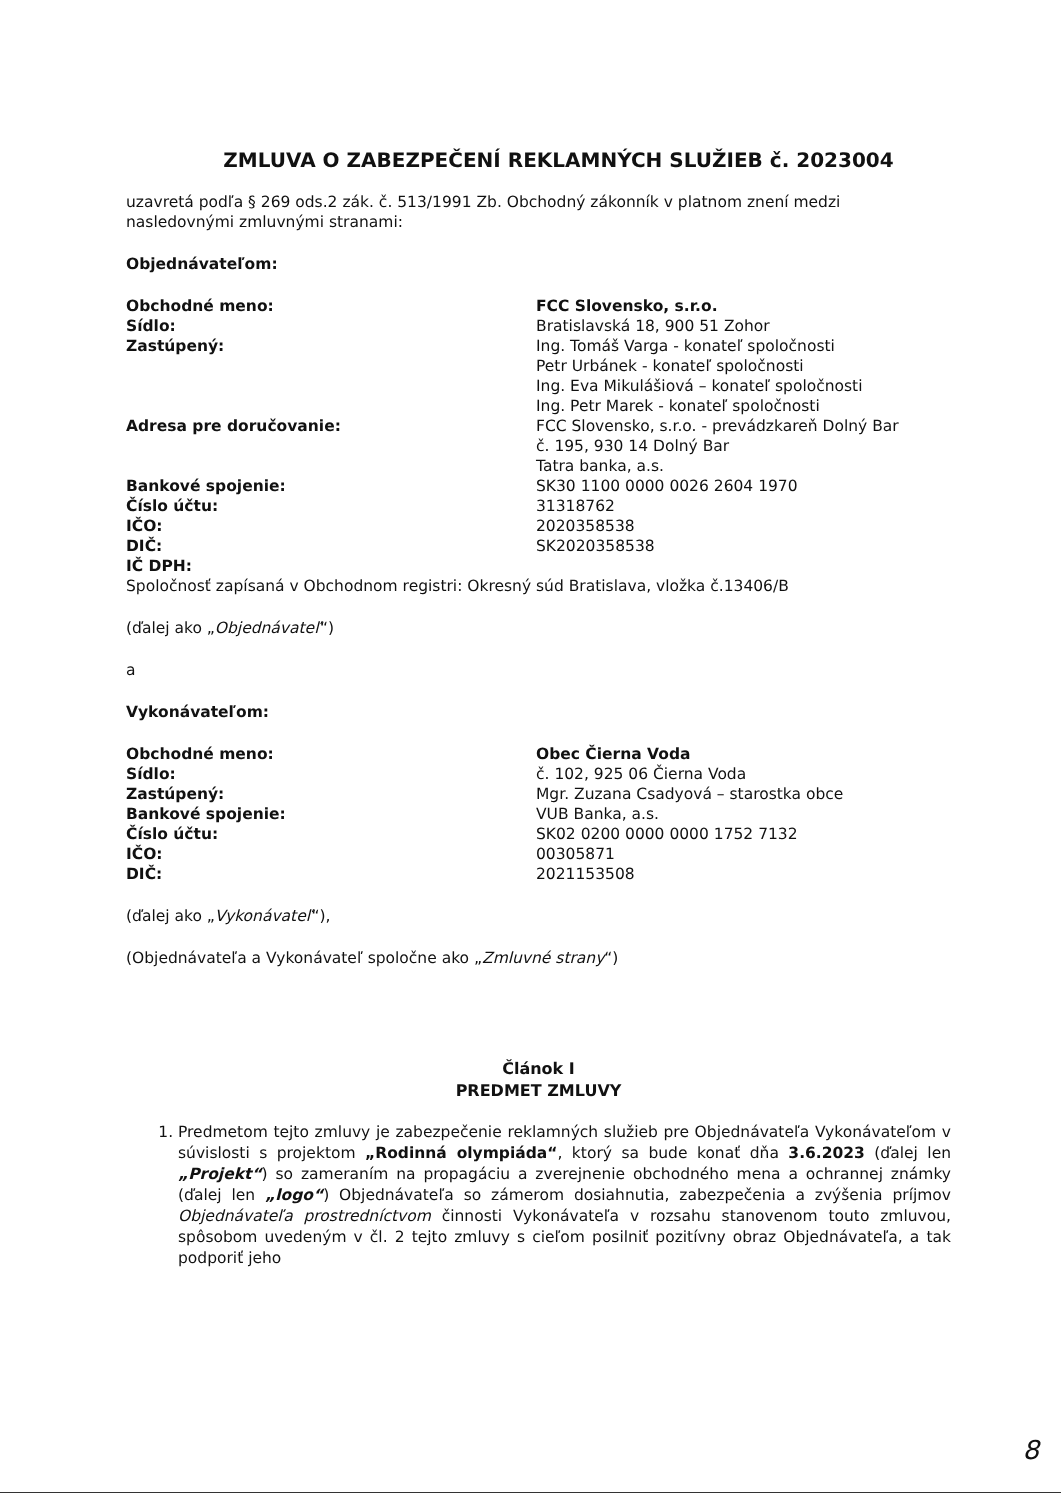ZMLUVA O ZABEZPEČENÍ REKLAMNÝCH SLUŽIEB č. 2023004
uzavretá podľa § 269 ods.2 zák. č. 513/1991 Zb. Obchodný zákonník v platnom znení medzi nasledovnými zmluvnými stranami:
Objednávateľom:
Obchodné meno:
Sídlo:
Zastúpený:
Adresa pre doručovanie:
Bankové spojenie:
Číslo účtu:
IČO:
DIČ:
IČ DPH:
FCC Slovensko, s.r.o.
Bratislavská 18, 900 51 Zohor
Ing. Tomáš Varga - konateľ spoločnosti
Petr Urbánek - konateľ spoločnosti
Ing. Eva Mikulášiová – konateľ spoločnosti
Ing. Petr Marek - konateľ spoločnosti
FCC Slovensko, s.r.o. - prevádzkareň Dolný Bar
č. 195, 930 14 Dolný Bar
Tatra banka, a.s.
SK30 1100 0000 0026 2604 1970
31318762
2020358538
SK2020358538
Spoločnosť zapísaná v Obchodnom registri: Okresný súd Bratislava, vložka č.13406/B
(ďalej ako „Objednávateľ“)
a
Vykonávateľom:
Obchodné meno:
Sídlo:
Zastúpený:
Bankové spojenie:
Číslo účtu:
IČO:
DIČ:
Obec Čierna Voda
č. 102, 925 06 Čierna Voda
Mgr. Zuzana Csadyová – starostka obce
VUB Banka, a.s.
SK02 0200 0000 0000 1752 7132
00305871
2021153508
(ďalej ako „Vykonávateľ“),
(Objednávateľa a Vykonávateľ spoločne ako „Zmluvné strany“)
Článok I
PREDMET ZMLUVY
1. Predmetom tejto zmluvy je zabezpečenie reklamných služieb pre Objednávateľa Vykonávateľom v súvislosti s projektom „Rodinná olympiáda“, ktorý sa bude konať dňa 3.6.2023 (ďalej len „Projekt“) so zameraním na propagáciu a zverejnenie obchodného mena a ochrannej známky (ďalej len „logo“) Objednávateľa so zámerom dosiahnutia, zabezpečenia a zvýšenia príjmov Objednávateľa prostredníctvom činnosti Vykonávateľa v rozsahu stanovenom touto zmluvou, spôsobom uvedeným v čl. 2 tejto zmluvy s cieľom posilniť pozitívny obraz Objednávateľa, a tak podporiť jeho
8